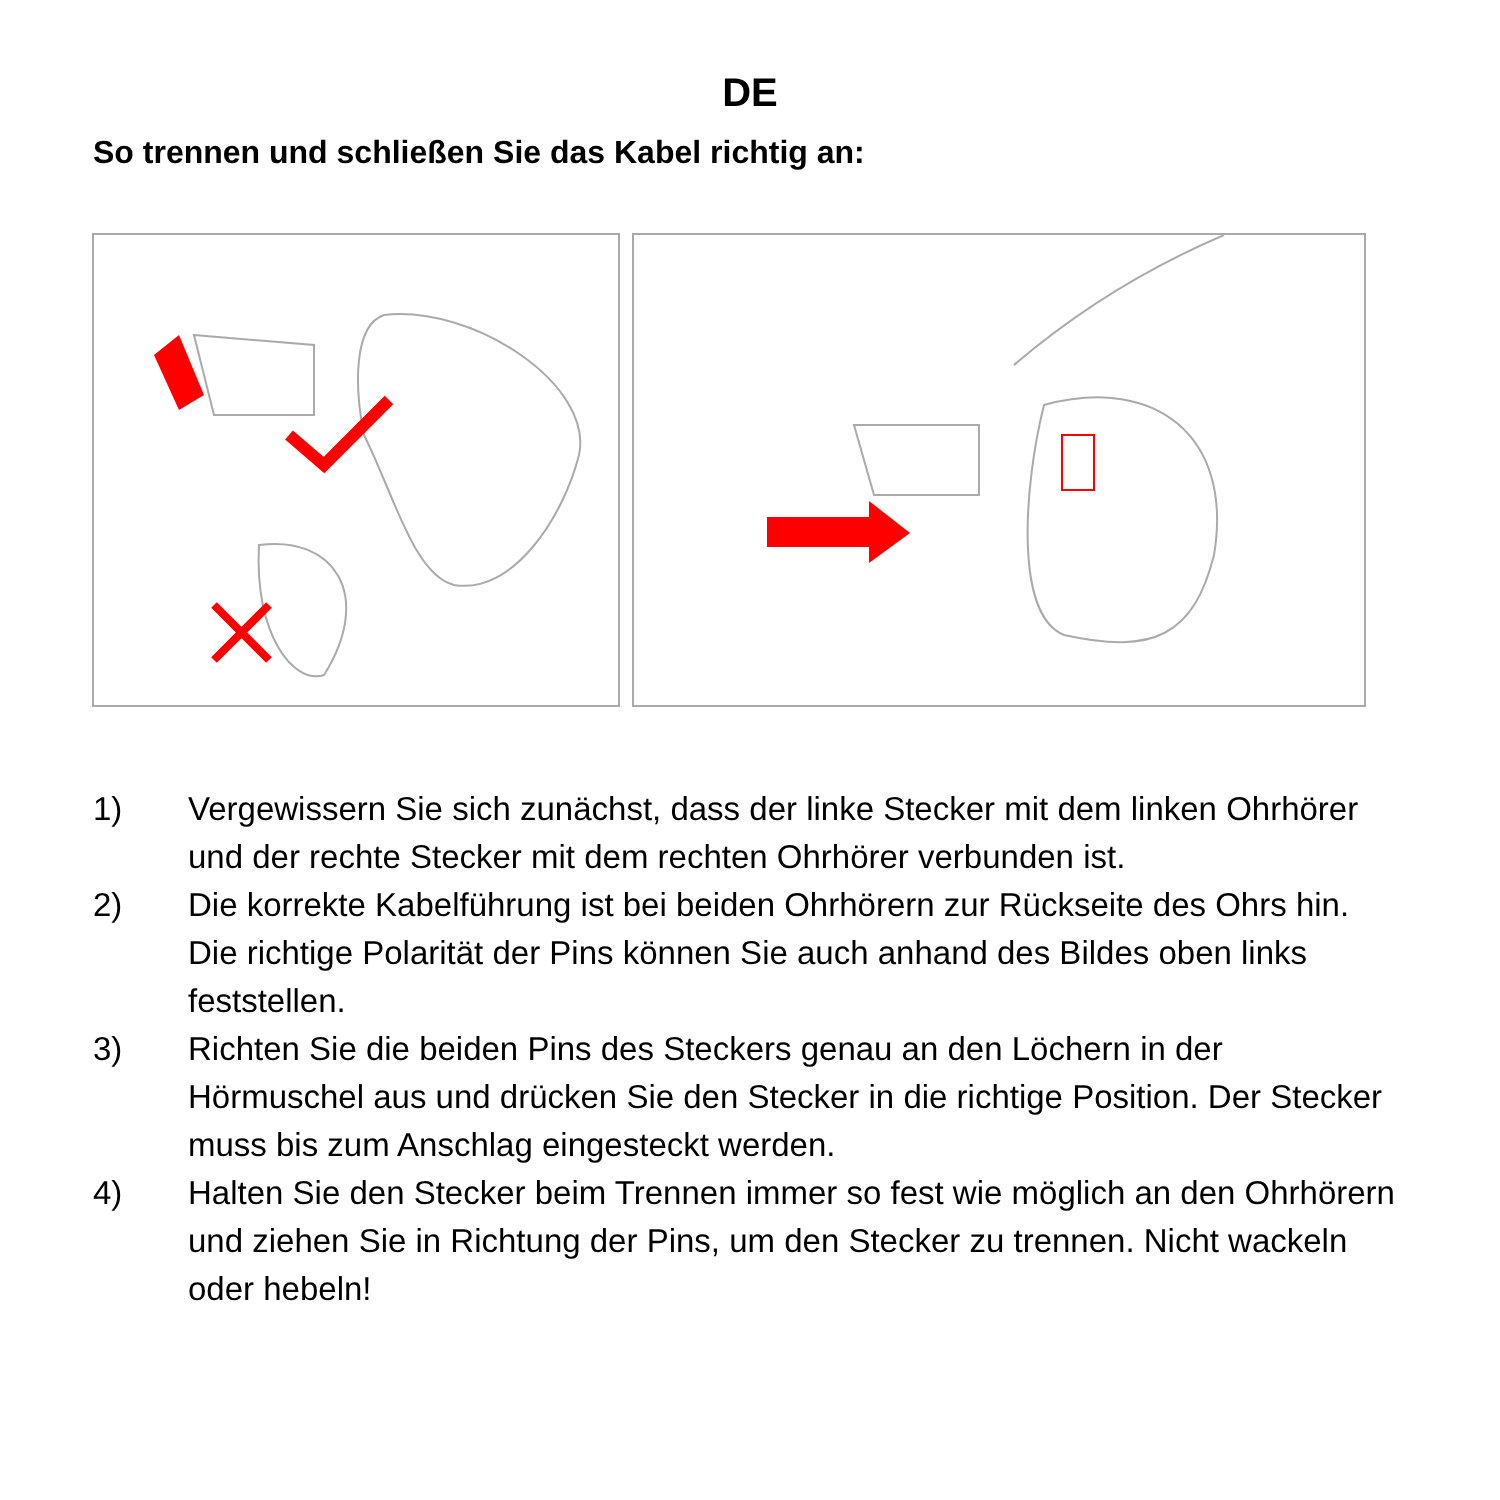DE
So trennen und schließen Sie das Kabel richtig an:
1) Vergewissern Sie sich zunächst, dass der linke Stecker mit dem linken Ohrhörer und der rechte Stecker mit dem rechten Ohrhörer verbunden ist.
2) Die korrekte Kabelführung ist bei beiden Ohrhörern zur Rückseite des Ohrs hin. Die richtige Polarität der Pins können Sie auch anhand des Bildes oben links feststellen.
3) Richten Sie die beiden Pins des Steckers genau an den Löchern in der Hörmuschel aus und drücken Sie den Stecker in die richtige Position. Der Stecker muss bis zum Anschlag eingesteckt werden.
4) Halten Sie den Stecker beim Trennen immer so fest wie möglich an den Ohrhörern und ziehen Sie in Richtung der Pins, um den Stecker zu trennen. Nicht wackeln oder hebeln!